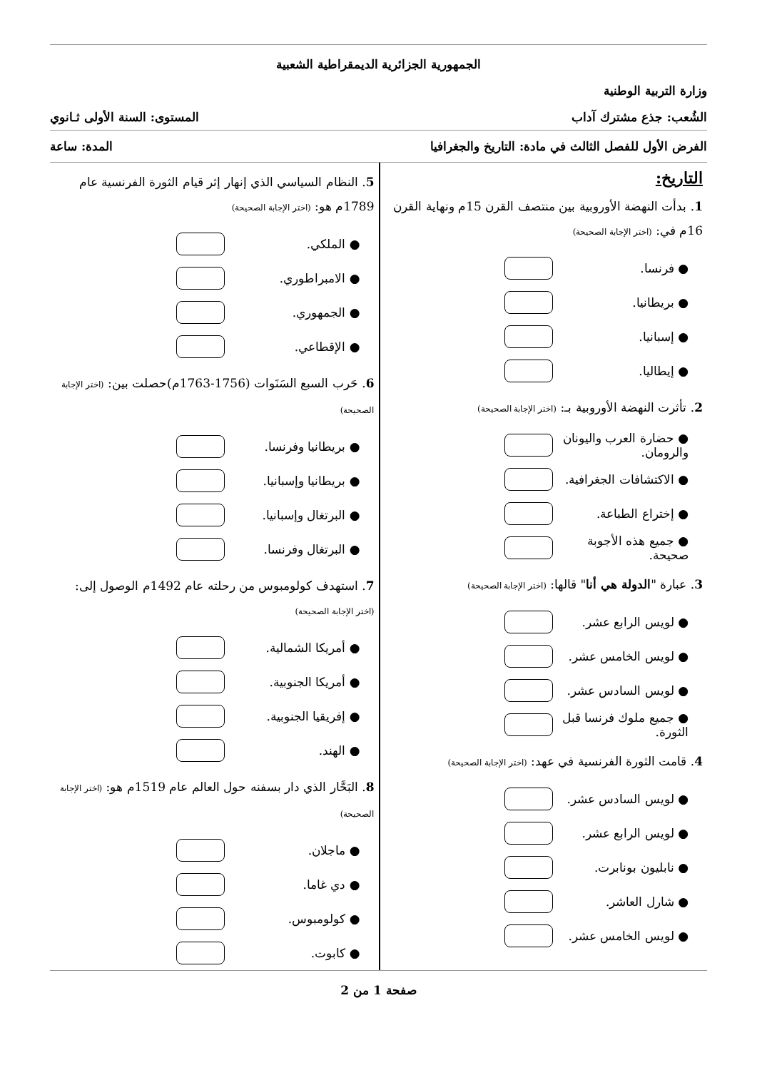الجمهورية الجزائرية الديمقراطية الشعبية
وزارة التربية الوطنية
الشُعب: جذع مشترك آداب المستوى: السنة الأولى ثـانوي
الفرض الأول للفصل الثالث في مادة: التاريخ والجغرافيا المدة: ساعة
التاريخ:
1. بدأت النهضة الأوروبية بين منتصف القرن 15م ونهاية القرن 16م في: (اختر الإجابة الصحيحة)
● فرنسا.
● بريطانيا.
● إسبانيا.
● إيطاليا.
2. تأثرت النهضة الأوروبية بـ: (اختر الإجابة الصحيحة)
● حضارة العرب واليونان والرومان.
● الاكتشافات الجغرافية.
● إختراع الطباعة.
● جميع هذه الأجوبة صحيحة.
3. عبارة "الدولة هي أنا" قالها: (اختر الإجابة الصحيحة)
● لويس الرابع عشر.
● لويس الخامس عشر.
● لويس السادس عشر.
● جميع ملوك فرنسا قبل الثورة.
4. قامت الثورة الفرنسية في عهد: (اختر الإجابة الصحيحة)
● لويس السادس عشر.
● لويس الرابع عشر.
● نابليون بونابرت.
● شارل العاشر.
● لويس الخامس عشر.
5. النظام السياسي الذي إنهار إثر قيام الثورة الفرنسية عام 1789م هو: (اختر الإجابة الصحيحة)
● الملكي.
● الامبراطوري.
● الجمهوري.
● الإقطاعي.
6. حَرب السبع السَنَوات (1756-1763م)حصلت بين: (اختر الإجابة الصحيحة)
● بريطانيا وفرنسا.
● بريطانيا وإسبانيا.
● البرتغال وإسبانيا.
● البرتغال وفرنسا.
7. استهدف كولومبوس من رحلته عام 1492م الوصول إلى: (اختر الإجابة الصحيحة)
● أمريكا الشمالية.
● أمريكا الجنوبية.
● إفريقيا الجنوبية.
● الهند.
8. البَحَّار الذي دار بسفنه حول العالم عام 1519م هو: (اختر الإجابة الصحيحة)
● ماجلان.
● دي غاما.
● كولومبوس.
● كابوت.
صفحة 1 من 2